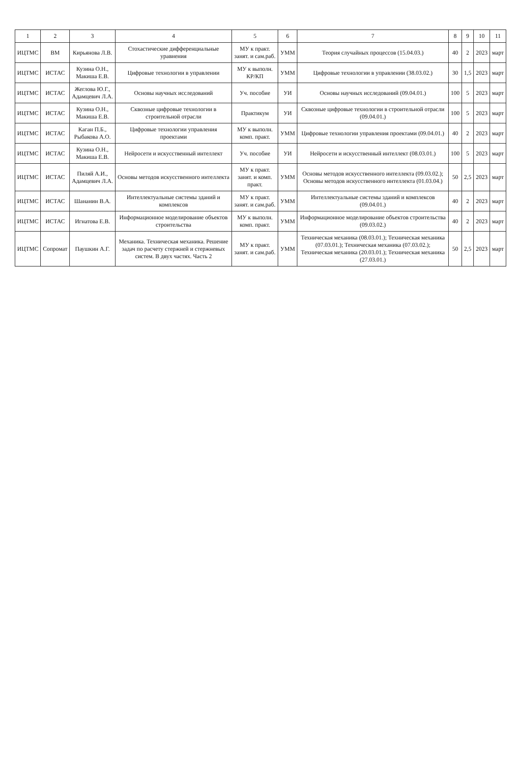| 1 | 2 | 3 | 4 | 5 | 6 | 7 | 8 | 9 | 10 | 11 |
| --- | --- | --- | --- | --- | --- | --- | --- | --- | --- | --- |
| ИЦТМС | ВМ | Кирьянова Л.В. | Стохастические дифференциальные уравнения | МУ к практ. занят. и сам.раб. | УММ | Теория случайных процессов (15.04.03.) | 40 | 2 | 2023 | март |
| ИЦТМС | ИСТАС | Кузина О.Н., Макиша Е.В. | Цифровые технологии в управлении | МУ к выполн. КР/КП | УММ | Цифровые технологии в управлении (38.03.02.) | 30 | 1,5 | 2023 | март |
| ИЦТМС | ИСТАС | Жеглова Ю.Г., Адамцевич Л.А. | Основы научных исследований | Уч. пособие | УИ | Основы научных исследований (09.04.01.) | 100 | 5 | 2023 | март |
| ИЦТМС | ИСТАС | Кузина О.Н., Макиша Е.В. | Сквозные цифровые технологии в строительной отрасли | Практикум | УИ | Сквозные цифровые технологии в строительной отрасли (09.04.01.) | 100 | 5 | 2023 | март |
| ИЦТМС | ИСТАС | Каган П.Б., Рыбакова А.О. | Цифровые технологии управления проектами | МУ к выполн. комп. практ. | УММ | Цифровые технологии управления проектами (09.04.01.) | 40 | 2 | 2023 | март |
| ИЦТМС | ИСТАС | Кузина О.Н., Макиша Е.В. | Нейросети и искусственный интеллект | Уч. пособие | УИ | Нейросети и искусственный интеллект (08.03.01.) | 100 | 5 | 2023 | март |
| ИЦТМС | ИСТАС | Пиляй А.И., Адамцевич Л.А. | Основы методов искусственного интеллекта | МУ к практ. занят. и комп. практ. | УММ | Основы методов искусственного интеллекта (09.03.02.); Основы методов искусственного интеллекта (01.03.04.) | 50 | 2,5 | 2023 | март |
| ИЦТМС | ИСТАС | Шананин В.А. | Интеллектуальные системы зданий и комплексов | МУ к практ. занят. и сам.раб. | УММ | Интеллектуальные системы зданий и комплексов (09.04.01.) | 40 | 2 | 2023 | март |
| ИЦТМС | ИСТАС | Игнатова Е.В. | Информационное моделирование объектов строительства | МУ к выполн. комп. практ. | УММ | Информационное моделирование объектов строительства (09.03.02.) | 40 | 2 | 2023 | март |
| ИЦТМС | Сопромат | Паушкин А.Г. | Механика. Техническая механика. Решение задач по расчету стержней и стержневых систем. В двух частях. Часть 2 | МУ к практ. занят. и сам.раб. | УММ | Техническая механика (08.03.01.); Техническая механика (07.03.01.); Техническая механика (07.03.02.); Техническая механика (20.03.01.); Техническая механика (27.03.01.) | 50 | 2,5 | 2023 | март |